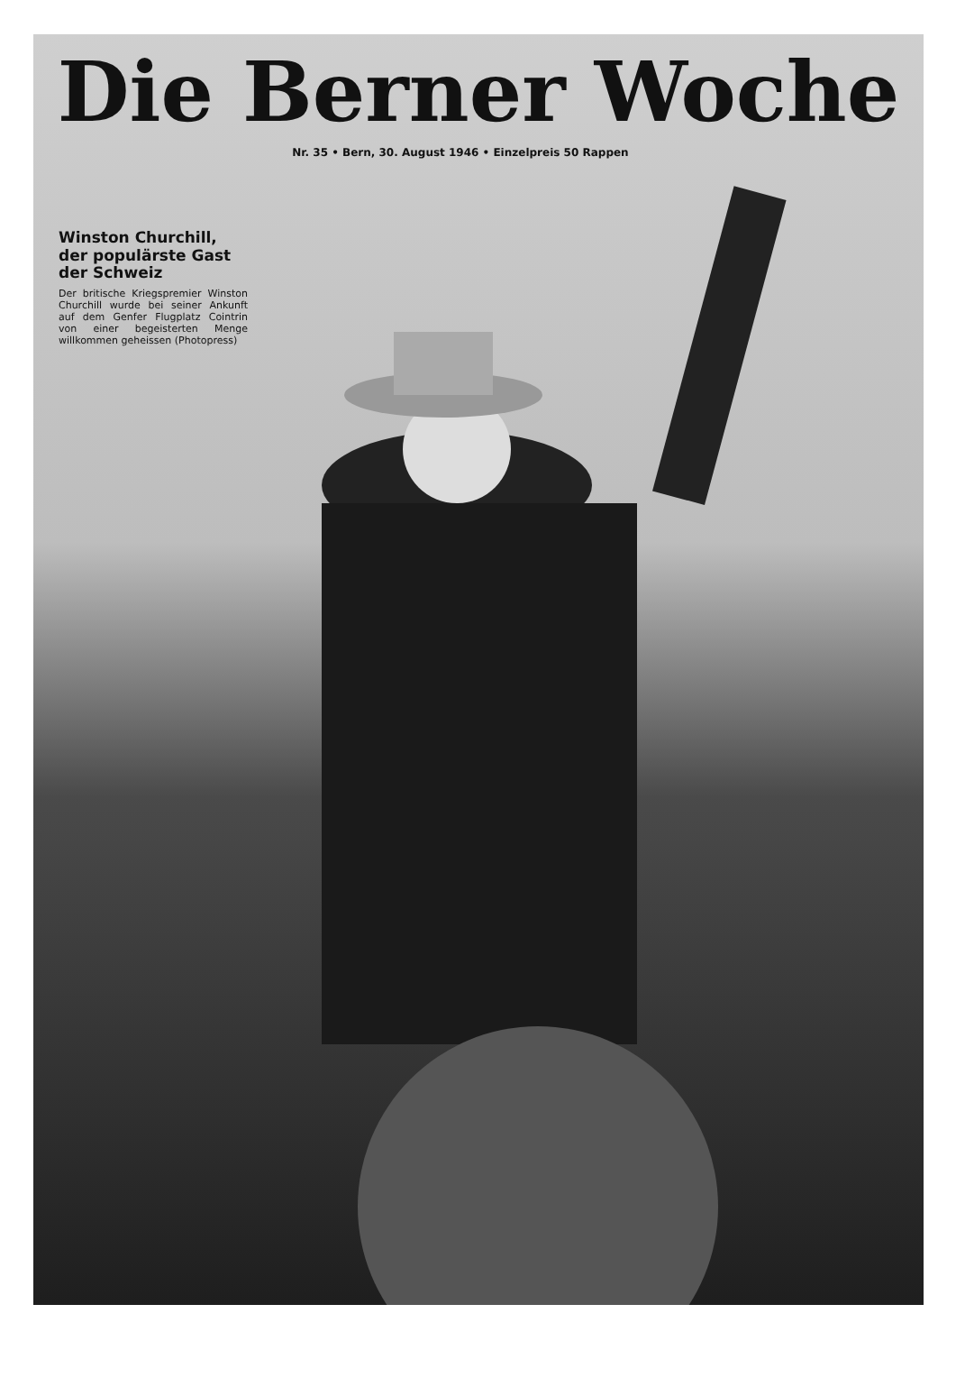Die Berner Woche
Nr. 35 • Bern, 30. August 1946 • Einzelpreis 50 Rappen
Winston Churchill, der populärste Gast der Schweiz
Der britische Kriegspremier Winston Churchill wurde bei seiner Ankunft auf dem Genfer Flugplatz Cointrin von einer begeisterten Menge willkommen geheissen (Photopress)